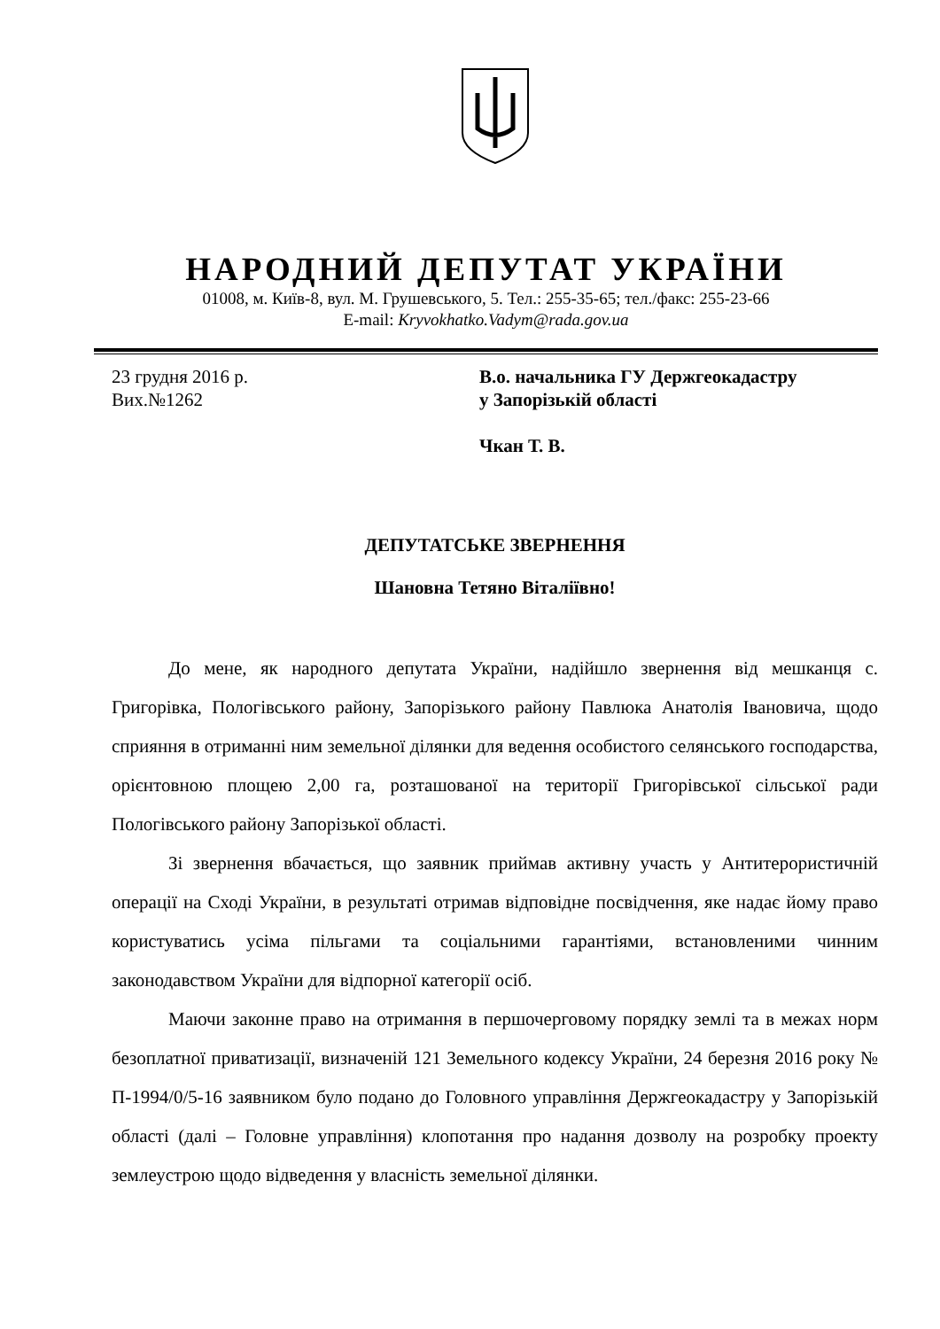НАРОДНИЙ ДЕПУТАТ УКРАЇНИ
01008, м. Київ-8, вул. М. Грушевського, 5. Тел.: 255-35-65; тел./факс: 255-23-66
E-mail: Kryvokhatko.Vadym@rada.gov.ua
23 грудня 2016 р.
Вих.№1262
В.о. начальника ГУ Держгеокадастру
у Запорізькій області
Чкан Т. В.
ДЕПУТАТСЬКЕ ЗВЕРНЕННЯ
Шановна Тетяно Віталіївно!
До мене, як народного депутата України, надійшло звернення від мешканця с. Григорівка, Пологівського району, Запорізького району Павлюка Анатолія Івановича, щодо сприяння в отриманні ним земельної ділянки для ведення особистого селянського господарства, орієнтовною площею 2,00 га, розташованої на території Григорівської сільської ради Пологівського району Запорізької області.
Зі звернення вбачається, що заявник приймав активну участь у Антитерористичній операції на Сході України, в результаті отримав відповідне посвідчення, яке надає йому право користуватись усіма пільгами та соціальними гарантіями, встановленими чинним законодавством України для відпорної категорії осіб.
Маючи законне право на отримання в першочерговому порядку землі та в межах норм безоплатної приватизації, визначеній 121 Земельного кодексу України, 24 березня 2016 року № П-1994/0/5-16 заявником було подано до Головного управління Держгеокадастру у Запорізькій області (далі – Головне управління) клопотання про надання дозволу на розробку проекту землеустрою щодо відведення у власність земельної ділянки.